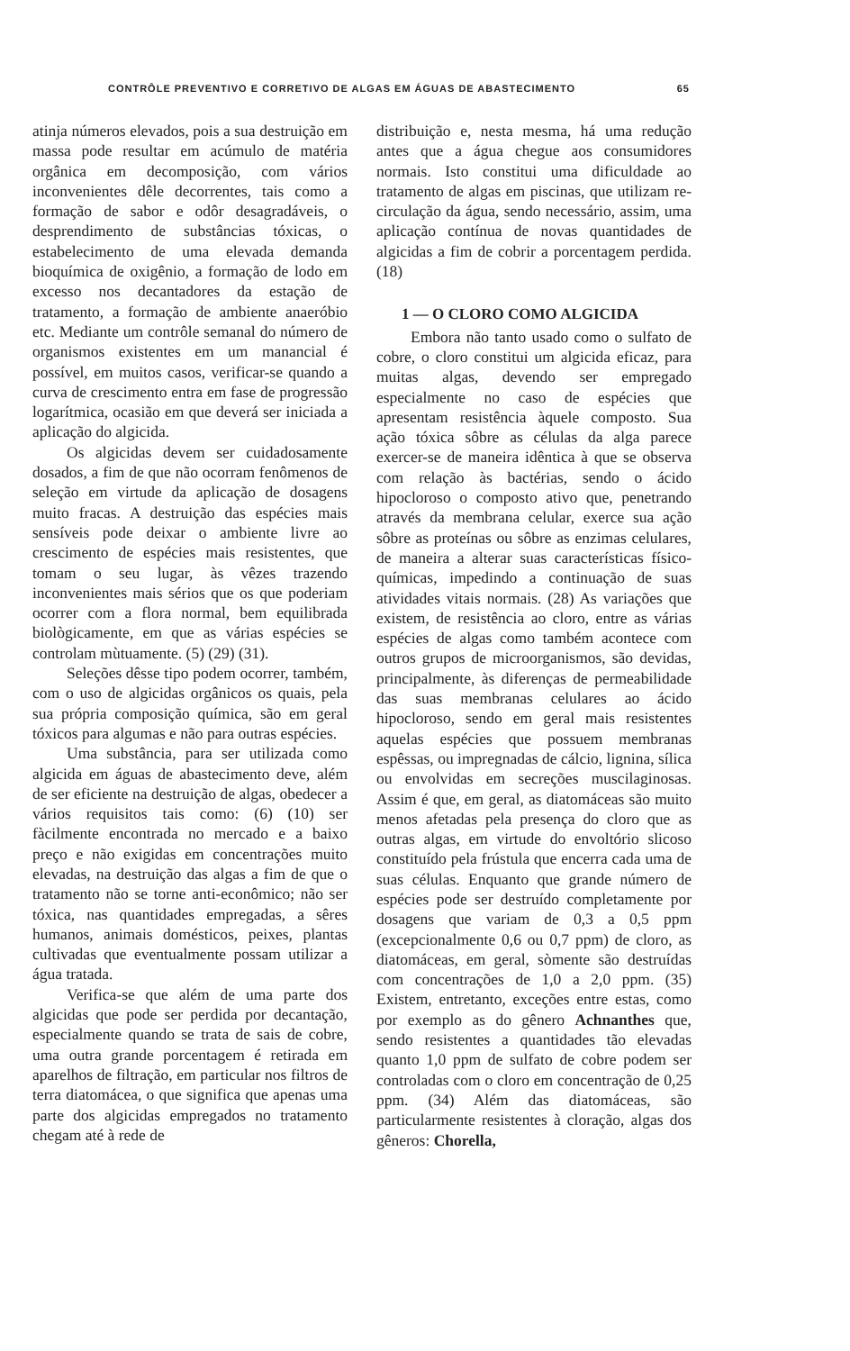CONTRÔLE PREVENTIVO E CORRETIVO DE ALGAS EM ÁGUAS DE ABASTECIMENTO 65
atinja números elevados, pois a sua destruição em massa pode resultar em acúmulo de matéria orgânica em decomposição, com vários inconvenientes dêle decorrentes, tais como a formação de sabor e odôr desagradáveis, o desprendimento de substâncias tóxicas, o estabelecimento de uma elevada demanda bioquímica de oxigênio, a formação de lodo em excesso nos decantadores da estação de tratamento, a formação de ambiente anaeróbio etc. Mediante um contrôle semanal do número de organismos existentes em um manancial é possível, em muitos casos, verificar-se quando a curva de crescimento entra em fase de progressão logarítmica, ocasião em que deverá ser iniciada a aplicação do algicida.
Os algicidas devem ser cuidadosamente dosados, a fim de que não ocorram fenômenos de seleção em virtude da aplicação de dosagens muito fracas. A destruição das espécies mais sensíveis pode deixar o ambiente livre ao crescimento de espécies mais resistentes, que tomam o seu lugar, às vêzes trazendo inconvenientes mais sérios que os que poderiam ocorrer com a flora normal, bem equilibrada biològicamente, em que as várias espécies se controlam mùtuamente. (5) (29) (31).
Seleções dêsse tipo podem ocorrer, também, com o uso de algicidas orgânicos os quais, pela sua própria composição química, são em geral tóxicos para algumas e não para outras espécies.
Uma substância, para ser utilizada como algicida em águas de abastecimento deve, além de ser eficiente na destruição de algas, obedecer a vários requisitos tais como: (6) (10) ser fàcilmente encontrada no mercado e a baixo preço e não exigidas em concentrações muito elevadas, na destruição das algas a fim de que o tratamento não se torne anti-econômico; não ser tóxica, nas quantidades empregadas, a sêres humanos, animais domésticos, peixes, plantas cultivadas que eventualmente possam utilizar a água tratada.
Verifica-se que além de uma parte dos algicidas que pode ser perdida por decantação, especialmente quando se trata de sais de cobre, uma outra grande porcentagem é retirada em aparelhos de filtração, em particular nos filtros de terra diatomácea, o que significa que apenas uma parte dos algicidas empregados no tratamento chegam até à rede de
distribuição e, nesta mesma, há uma redução antes que a água chegue aos consumidores normais. Isto constitui uma dificuldade ao tratamento de algas em piscinas, que utilizam re-circulação da água, sendo necessário, assim, uma aplicação contínua de novas quantidades de algicidas a fim de cobrir a porcentagem perdida. (18)
1 — O CLORO COMO ALGICIDA
Embora não tanto usado como o sulfato de cobre, o cloro constitui um algicida eficaz, para muitas algas, devendo ser empregado especialmente no caso de espécies que apresentam resistência àquele composto. Sua ação tóxica sôbre as células da alga parece exercer-se de maneira idêntica à que se observa com relação às bactérias, sendo o ácido hipocloroso o composto ativo que, penetrando através da membrana celular, exerce sua ação sôbre as proteínas ou sôbre as enzimas celulares, de maneira a alterar suas características físico-químicas, impedindo a continuação de suas atividades vitais normais. (28) As variações que existem, de resistência ao cloro, entre as várias espécies de algas como também acontece com outros grupos de microorganismos, são devidas, principalmente, às diferenças de permeabilidade das suas membranas celulares ao ácido hipocloroso, sendo em geral mais resistentes aquelas espécies que possuem membranas espêssas, ou impregnadas de cálcio, lignina, sílica ou envolvidas em secreções muscilaginosas. Assim é que, em geral, as diatomáceas são muito menos afetadas pela presença do cloro que as outras algas, em virtude do envoltório slicoso constituído pela frústula que encerra cada uma de suas células. Enquanto que grande número de espécies pode ser destruído completamente por dosagens que variam de 0,3 a 0,5 ppm (excepcionalmente 0,6 ou 0,7 ppm) de cloro, as diatomáceas, em geral, sòmente são destruídas com concentrações de 1,0 a 2,0 ppm. (35) Existem, entretanto, exceções entre estas, como por exemplo as do gênero Achnanthes que, sendo resistentes a quantidades tão elevadas quanto 1,0 ppm de sulfato de cobre podem ser controladas com o cloro em concentração de 0,25 ppm. (34) Além das diatomáceas, são particularmente resistentes à cloração, algas dos gêneros: Chorella,